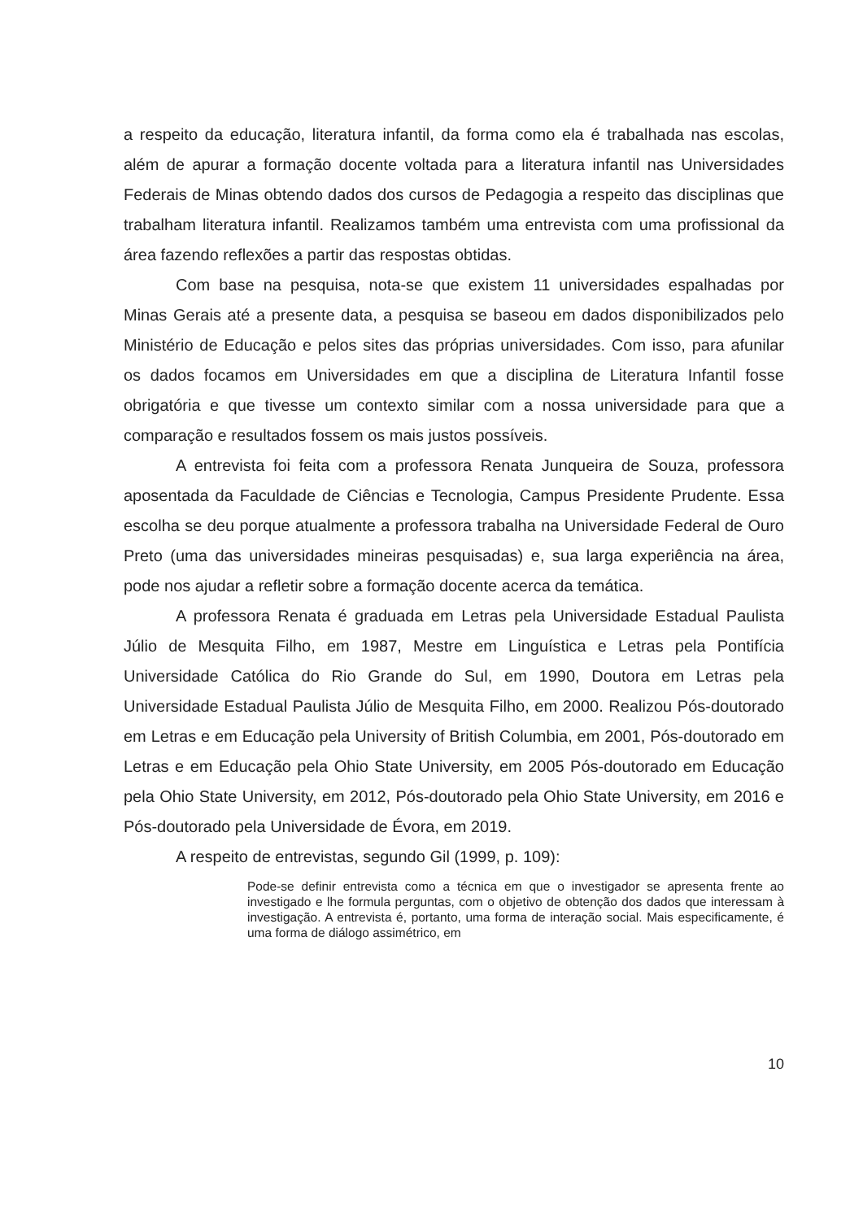a respeito da educação, literatura infantil, da forma como ela é trabalhada nas escolas, além de apurar a formação docente voltada para a literatura infantil nas Universidades Federais de Minas obtendo dados dos cursos de Pedagogia a respeito das disciplinas que trabalham literatura infantil. Realizamos também uma entrevista com uma profissional da área fazendo reflexões a partir das respostas obtidas.
Com base na pesquisa, nota-se que existem 11 universidades espalhadas por Minas Gerais até a presente data, a pesquisa se baseou em dados disponibilizados pelo Ministério de Educação e pelos sites das próprias universidades. Com isso, para afunilar os dados focamos em Universidades em que a disciplina de Literatura Infantil fosse obrigatória e que tivesse um contexto similar com a nossa universidade para que a comparação e resultados fossem os mais justos possíveis.
A entrevista foi feita com a professora Renata Junqueira de Souza, professora aposentada da Faculdade de Ciências e Tecnologia, Campus Presidente Prudente. Essa escolha se deu porque atualmente a professora trabalha na Universidade Federal de Ouro Preto (uma das universidades mineiras pesquisadas) e, sua larga experiência na área, pode nos ajudar a refletir sobre a formação docente acerca da temática.
A professora Renata é graduada em Letras pela Universidade Estadual Paulista Júlio de Mesquita Filho, em 1987, Mestre em Linguística e Letras pela Pontifícia Universidade Católica do Rio Grande do Sul, em 1990, Doutora em Letras pela Universidade Estadual Paulista Júlio de Mesquita Filho, em 2000. Realizou Pós-doutorado em Letras e em Educação pela University of British Columbia, em 2001, Pós-doutorado em Letras e em Educação pela Ohio State University, em 2005 Pós-doutorado em Educação pela Ohio State University, em 2012, Pós-doutorado pela Ohio State University, em 2016 e Pós-doutorado pela Universidade de Évora, em 2019.
A respeito de entrevistas, segundo Gil (1999, p. 109):
Pode-se definir entrevista como a técnica em que o investigador se apresenta frente ao investigado e lhe formula perguntas, com o objetivo de obtenção dos dados que interessam à investigação. A entrevista é, portanto, uma forma de interação social. Mais especificamente, é uma forma de diálogo assimétrico, em
10